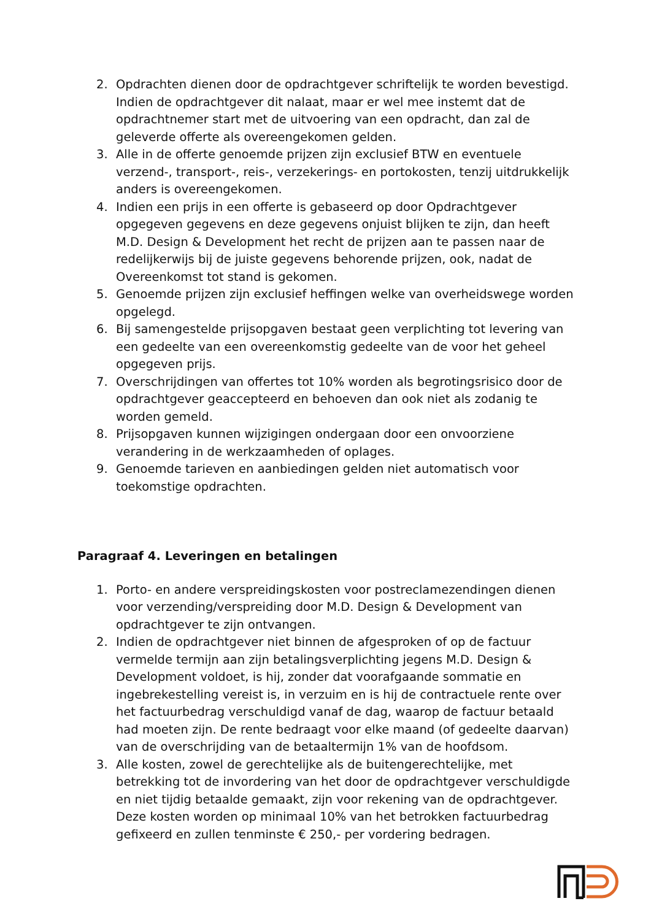2. Opdrachten dienen door de opdrachtgever schriftelijk te worden bevestigd. Indien de opdrachtgever dit nalaat, maar er wel mee instemt dat de opdrachtnemer start met de uitvoering van een opdracht, dan zal de geleverde offerte als overeengekomen gelden.
3. Alle in de offerte genoemde prijzen zijn exclusief BTW en eventuele verzend-, transport-, reis-, verzekerings- en portokosten, tenzij uitdrukkelijk anders is overeengekomen.
4. Indien een prijs in een offerte is gebaseerd op door Opdrachtgever opgegeven gegevens en deze gegevens onjuist blijken te zijn, dan heeft M.D. Design & Development het recht de prijzen aan te passen naar de redelijkerwijs bij de juiste gegevens behorende prijzen, ook, nadat de Overeenkomst tot stand is gekomen.
5. Genoemde prijzen zijn exclusief heffingen welke van overheidswege worden opgelegd.
6. Bij samengestelde prijsopgaven bestaat geen verplichting tot levering van een gedeelte van een overeenkomstig gedeelte van de voor het geheel opgegeven prijs.
7. Overschrijdingen van offertes tot 10% worden als begrotingsrisico door de opdrachtgever geaccepteerd en behoeven dan ook niet als zodanig te worden gemeld.
8. Prijsopgaven kunnen wijzigingen ondergaan door een onvoorziene verandering in de werkzaamheden of oplages.
9. Genoemde tarieven en aanbiedingen gelden niet automatisch voor toekomstige opdrachten.
Paragraaf 4. Leveringen en betalingen
1. Porto- en andere verspreidingskosten voor postreclamezendingen dienen voor verzending/verspreiding door M.D. Design & Development van opdrachtgever te zijn ontvangen.
2. Indien de opdrachtgever niet binnen de afgesproken of op de factuur vermelde termijn aan zijn betalingsverplichting jegens M.D. Design & Development voldoet, is hij, zonder dat voorafgaande sommatie en ingebrekestelling vereist is, in verzuim en is hij de contractuele rente over het factuurbedrag verschuldigd vanaf de dag, waarop de factuur betaald had moeten zijn. De rente bedraagt voor elke maand (of gedeelte daarvan) van de overschrijding van de betaaltermijn 1% van de hoofdsom.
3. Alle kosten, zowel de gerechtelijke als de buitengerechtelijke, met betrekking tot de invordering van het door de opdrachtgever verschuldigde en niet tijdig betaalde gemaakt, zijn voor rekening van de opdrachtgever. Deze kosten worden op minimaal 10% van het betrokken factuurbedrag gefixeerd en zullen tenminste € 250,- per vordering bedragen.